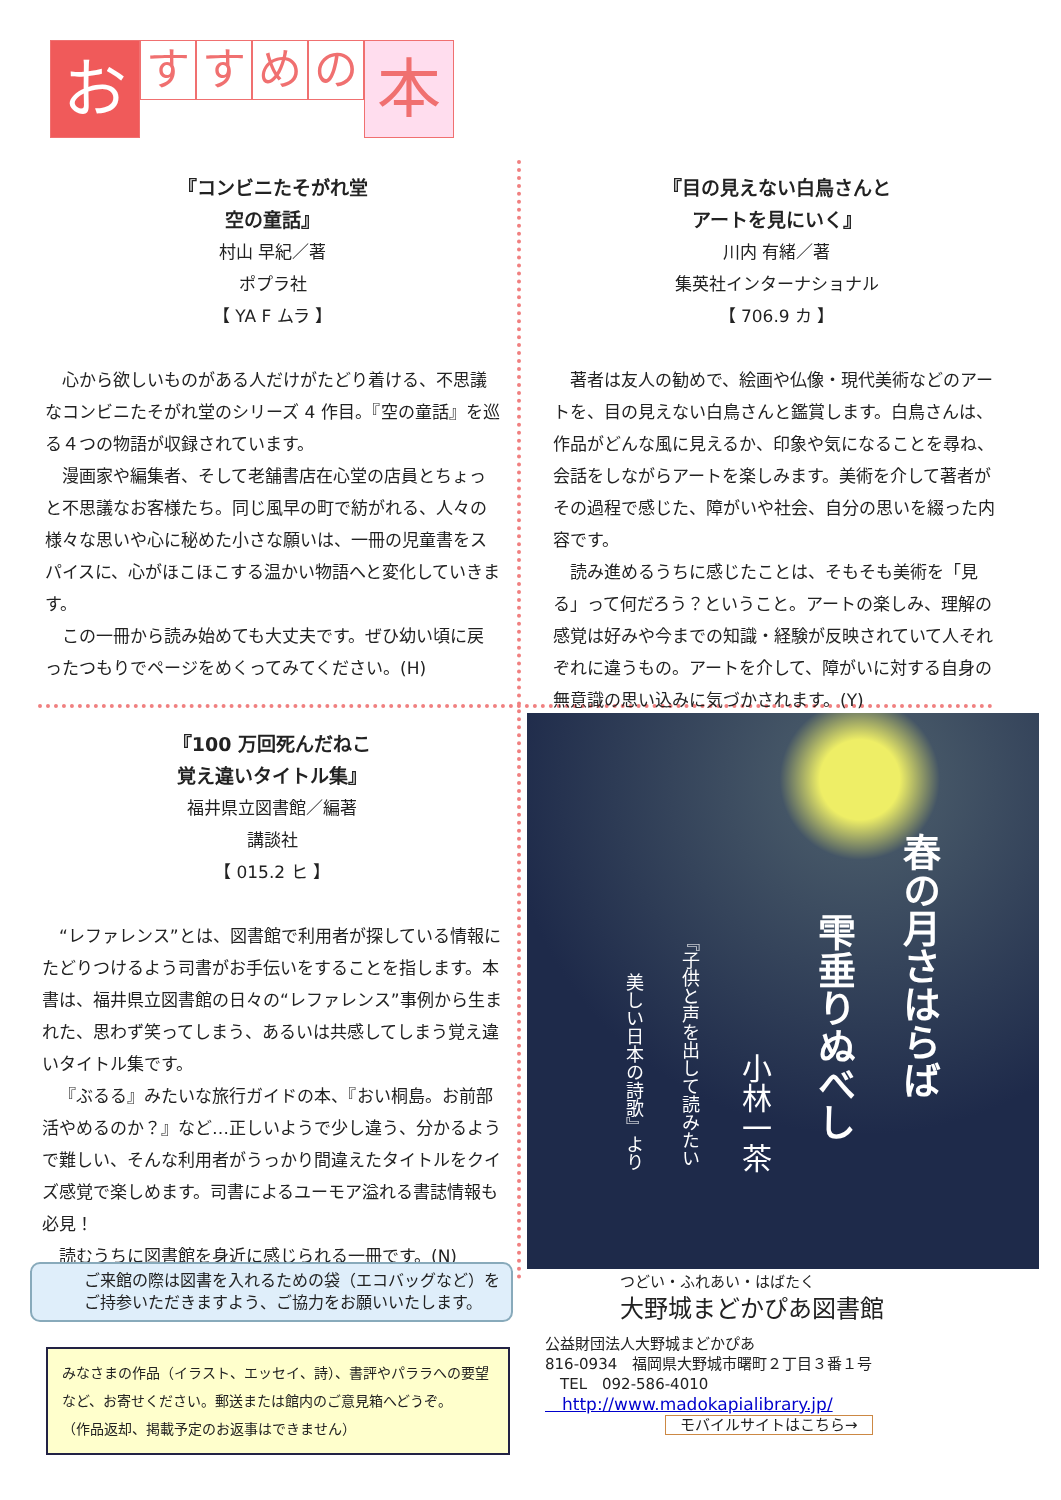お
す す め の
本
『コンビニたそがれ堂
空の童話』
村山 早紀／著
ポプラ社
【 YA F ムラ 】
心から欲しいものがある人だけがたどり着ける、不思議なコンビニたそがれ堂のシリーズ 4 作目。『空の童話』を巡る４つの物語が収録されています。
漫画家や編集者、そして老舗書店在心堂の店員とちょっと不思議なお客様たち。同じ風早の町で紡がれる、人々の様々な思いや心に秘めた小さな願いは、一冊の児童書をスパイスに、心がほこほこする温かい物語へと変化していきます。
この一冊から読み始めても大丈夫です。ぜひ幼い頃に戻ったつもりでページをめくってみてください。(H)
『目の見えない白鳥さんと
アートを見にいく』
川内 有緒／著
集英社インターナショナル
【 706.9 カ 】
著者は友人の勧めで、絵画や仏像・現代美術などのアートを、目の見えない白鳥さんと鑑賞します。白鳥さんは、作品がどんな風に見えるか、印象や気になることを尋ね、会話をしながらアートを楽しみます。美術を介して著者がその過程で感じた、障がいや社会、自分の思いを綴った内容です。
読み進めるうちに感じたことは、そもそも美術を「見る」って何だろう？ということ。アートの楽しみ、理解の感覚は好みや今までの知識・経験が反映されていて人それぞれに違うもの。アートを介して、障がいに対する自身の無意識の思い込みに気づかされます。(Y)
『100 万回死んだねこ
覚え違いタイトル集』
福井県立図書館／編著
講談社
【 015.2 ヒ 】
“レファレンス”とは、図書館で利用者が探している情報にたどりつけるよう司書がお手伝いをすることを指します。本書は、福井県立図書館の日々の“レファレンス”事例から生まれた、思わず笑ってしまう、あるいは共感してしまう覚え違いタイトル集です。
『ぶるる』みたいな旅行ガイドの本、『おい桐島。お前部活やめるのか？』など…正しいようで少し違う、分かるようで難しい、そんな利用者がうっかり間違えたタイトルをクイズ感覚で楽しめます。司書によるユーモア溢れる書誌情報も必見！
読むうちに図書館を身近に感じられる一冊です。(N)
春の月さはらば
雫垂りぬべし
小林一茶
『子供と声を出して読みたい
美しい日本の詩歌』より
ご来館の際は図書を入れるための袋（エコバッグなど）をご持参いただきますよう、ご協力をお願いいたします。
みなさまの作品（イラスト、エッセイ、詩）、書評やパララへの要望など、お寄せください。郵送または館内のご意見箱へどうぞ。
（作品返却、掲載予定のお返事はできません）
つどい・ふれあい・はばたく
大野城まどかぴあ図書館
公益財団法人大野城まどかぴあ
816-0934　福岡県大野城市曙町２丁目３番１号
　TEL　092-586-4010
　http://www.madokapialibrary.jp/
モバイルサイトはこちら→